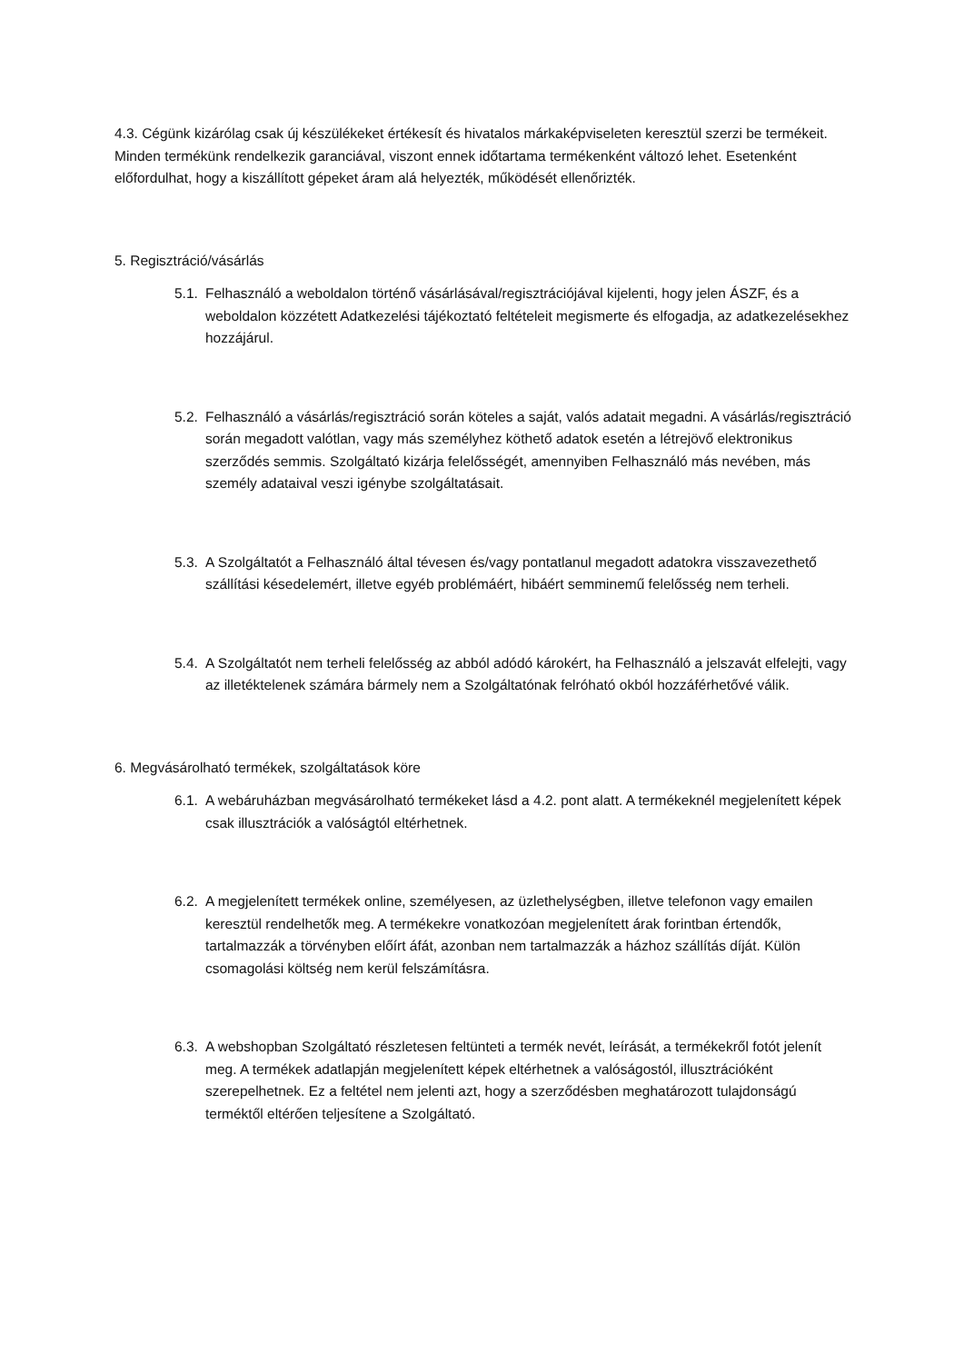4.3. Cégünk kizárólag csak új készülékeket értékesít és hivatalos márkaképviseleten keresztül szerzi be termékeit. Minden termékünk rendelkezik garanciával, viszont ennek időtartama termékenként változó lehet. Esetenként előfordulhat, hogy a kiszállított gépeket áram alá helyezték, működését ellenőrizték.
5. Regisztráció/vásárlás
5.1. Felhasználó a weboldalon történő vásárlásával/regisztrációjával kijelenti, hogy jelen ÁSZF, és a weboldalon közzétett Adatkezelési tájékoztató feltételeit megismerte és elfogadja, az adatkezelésekhez hozzájárul.
5.2. Felhasználó a vásárlás/regisztráció során köteles a saját, valós adatait megadni. A vásárlás/regisztráció során megadott valótlan, vagy más személyhez köthető adatok esetén a létrejövő elektronikus szerződés semmis. Szolgáltató kizárja felelősségét, amennyiben Felhasználó más nevében, más személy adataival veszi igénybe szolgáltatásait.
5.3. A Szolgáltatót a Felhasználó által tévesen és/vagy pontatlanul megadott adatokra visszavezethető szállítási késedelemért, illetve egyéb problémáért, hibáért semminemű felelősség nem terheli.
5.4. A Szolgáltatót nem terheli felelősség az abból adódó károkért, ha Felhasználó a jelszavát elfelejti, vagy az illetéktelenek számára bármely nem a Szolgáltatónak felróható okból hozzáférhetővé válik.
6. Megvásárolható termékek, szolgáltatások köre
6.1. A webáruházban megvásárolható termékeket lásd a 4.2. pont alatt. A termékeknél megjelenített képek csak illusztrációk a valóságtól eltérhetnek.
6.2. A megjelenített termékek online, személyesen, az üzlethelységben, illetve telefonon vagy emailen keresztül rendelhetők meg. A termékekre vonatkozóan megjelenített árak forintban értendők, tartalmazzák a törvényben előírt áfát, azonban nem tartalmazzák a házhoz szállítás díját. Külön csomagolási költség nem kerül felszámításra.
6.3. A webshopban Szolgáltató részletesen feltünteti a termék nevét, leírását, a termékekről fotót jelenít meg. A termékek adatlapján megjelenített képek eltérhetnek a valóságostól, illusztrációként szerepelhetnek. Ez a feltétel nem jelenti azt, hogy a szerződésben meghatározott tulajdonságú terméktől eltérően teljesítene a Szolgáltató.